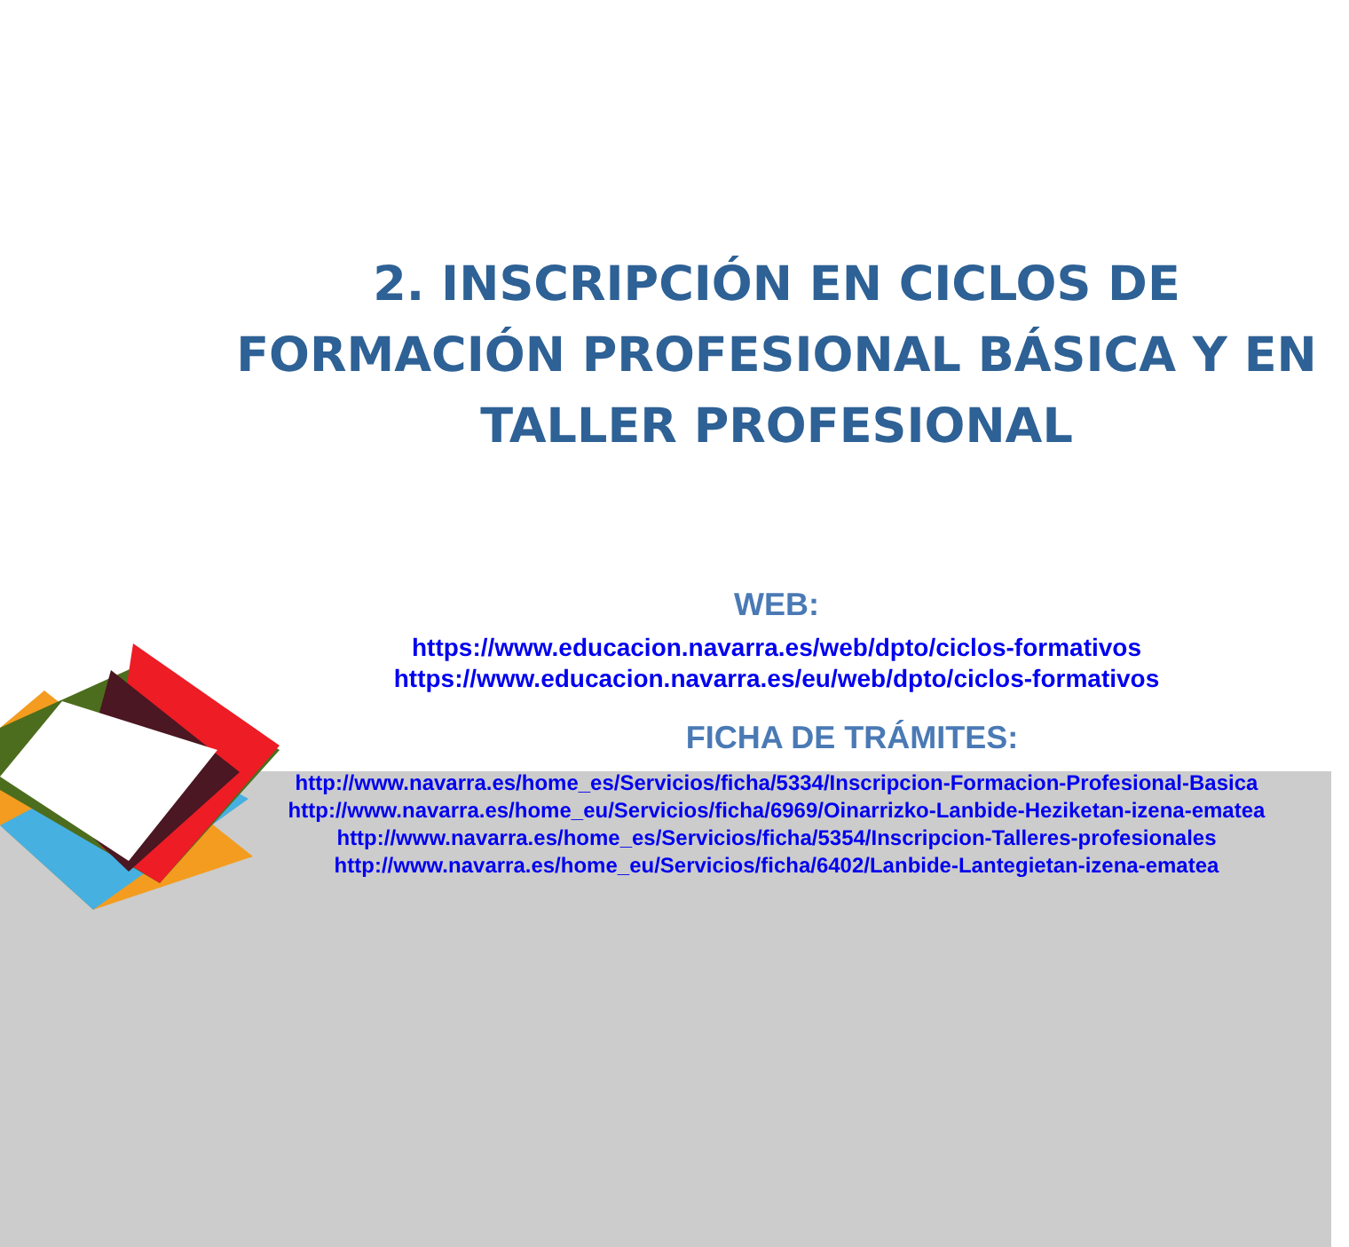2. INSCRIPCIÓN EN CICLOS DE FORMACIÓN PROFESIONAL BÁSICA Y EN TALLER PROFESIONAL
WEB:
https://www.educacion.navarra.es/web/dpto/ciclos-formativos
https://www.educacion.navarra.es/eu/web/dpto/ciclos-formativos
FICHA DE TRÁMITES:
http://www.navarra.es/home_es/Servicios/ficha/5334/Inscripcion-Formacion-Profesional-Basica
http://www.navarra.es/home_eu/Servicios/ficha/6969/Oinarrizko-Lanbide-Heziketan-izena-ematea
http://www.navarra.es/home_es/Servicios/ficha/5354/Inscripcion-Talleres-profesionales
http://www.navarra.es/home_eu/Servicios/ficha/6402/Lanbide-Lantegietan-izena-ematea